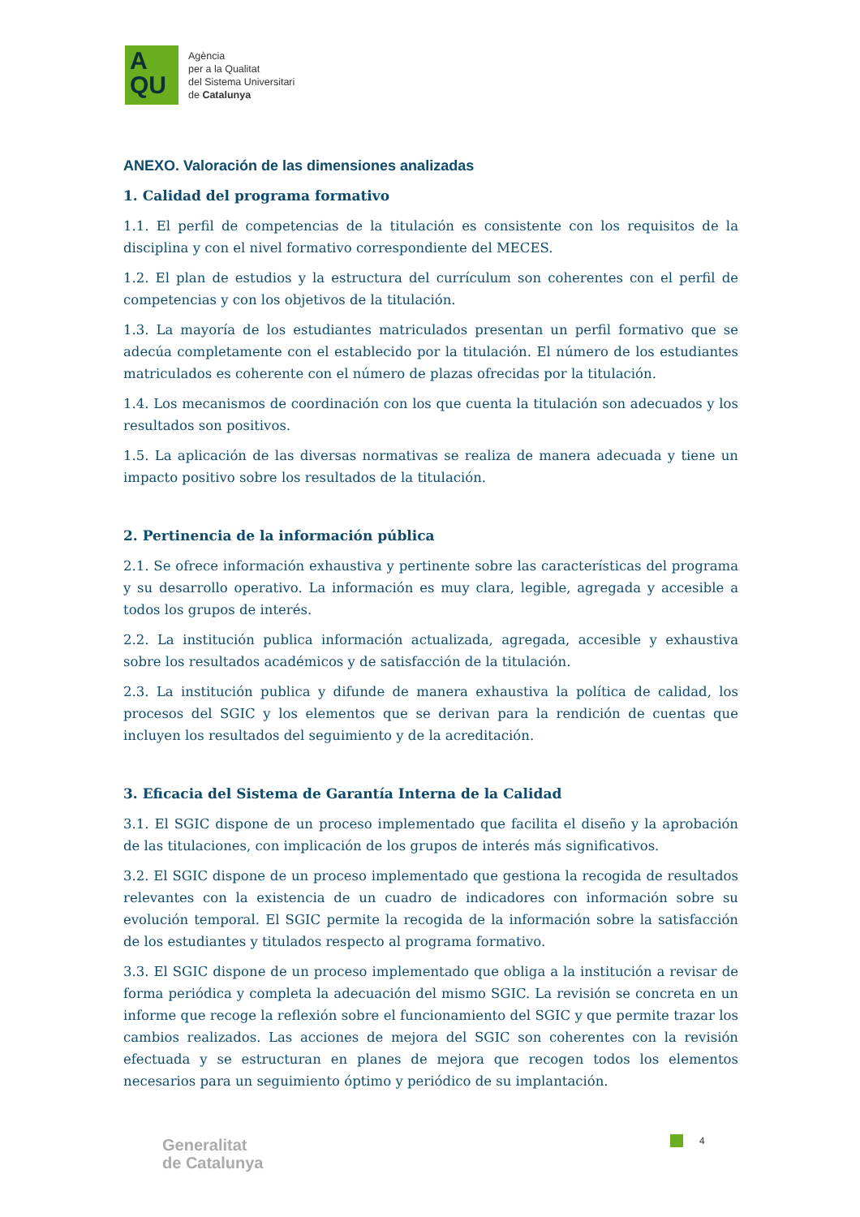A
QU
Agència
per a la Qualitat
del Sistema Universitari
de Catalunya
ANEXO. Valoración de las dimensiones analizadas
1. Calidad del programa formativo
1.1. El perfil de competencias de la titulación es consistente con los requisitos de la disciplina y con el nivel formativo correspondiente del MECES.
1.2. El plan de estudios y la estructura del currículum son coherentes con el perfil de competencias y con los objetivos de la titulación.
1.3. La mayoría de los estudiantes matriculados presentan un perfil formativo que se adecúa completamente con el establecido por la titulación. El número de los estudiantes matriculados es coherente con el número de plazas ofrecidas por la titulación.
1.4. Los mecanismos de coordinación con los que cuenta la titulación son adecuados y los resultados son positivos.
1.5. La aplicación de las diversas normativas se realiza de manera adecuada y tiene un impacto positivo sobre los resultados de la titulación.
2. Pertinencia de la información pública
2.1. Se ofrece información exhaustiva y pertinente sobre las características del programa y su desarrollo operativo. La información es muy clara, legible, agregada y accesible a todos los grupos de interés.
2.2. La institución publica información actualizada, agregada, accesible y exhaustiva sobre los resultados académicos y de satisfacción de la titulación.
2.3. La institución publica y difunde de manera exhaustiva la política de calidad, los procesos del SGIC y los elementos que se derivan para la rendición de cuentas que incluyen los resultados del seguimiento y de la acreditación.
3. Eficacia del Sistema de Garantía Interna de la Calidad
3.1. El SGIC dispone de un proceso implementado que facilita el diseño y la aprobación de las titulaciones, con implicación de los grupos de interés más significativos.
3.2. El SGIC dispone de un proceso implementado que gestiona la recogida de resultados relevantes con la existencia de un cuadro de indicadores con información sobre su evolución temporal. El SGIC permite la recogida de la información sobre la satisfacción de los estudiantes y titulados respecto al programa formativo.
3.3. El SGIC dispone de un proceso implementado que obliga a la institución a revisar de forma periódica y completa la adecuación del mismo SGIC. La revisión se concreta en un informe que recoge la reflexión sobre el funcionamiento del SGIC y que permite trazar los cambios realizados. Las acciones de mejora del SGIC son coherentes con la revisión efectuada y se estructuran en planes de mejora que recogen todos los elementos necesarios para un seguimiento óptimo y periódico de su implantación.
4
Generalitat
de Catalunya